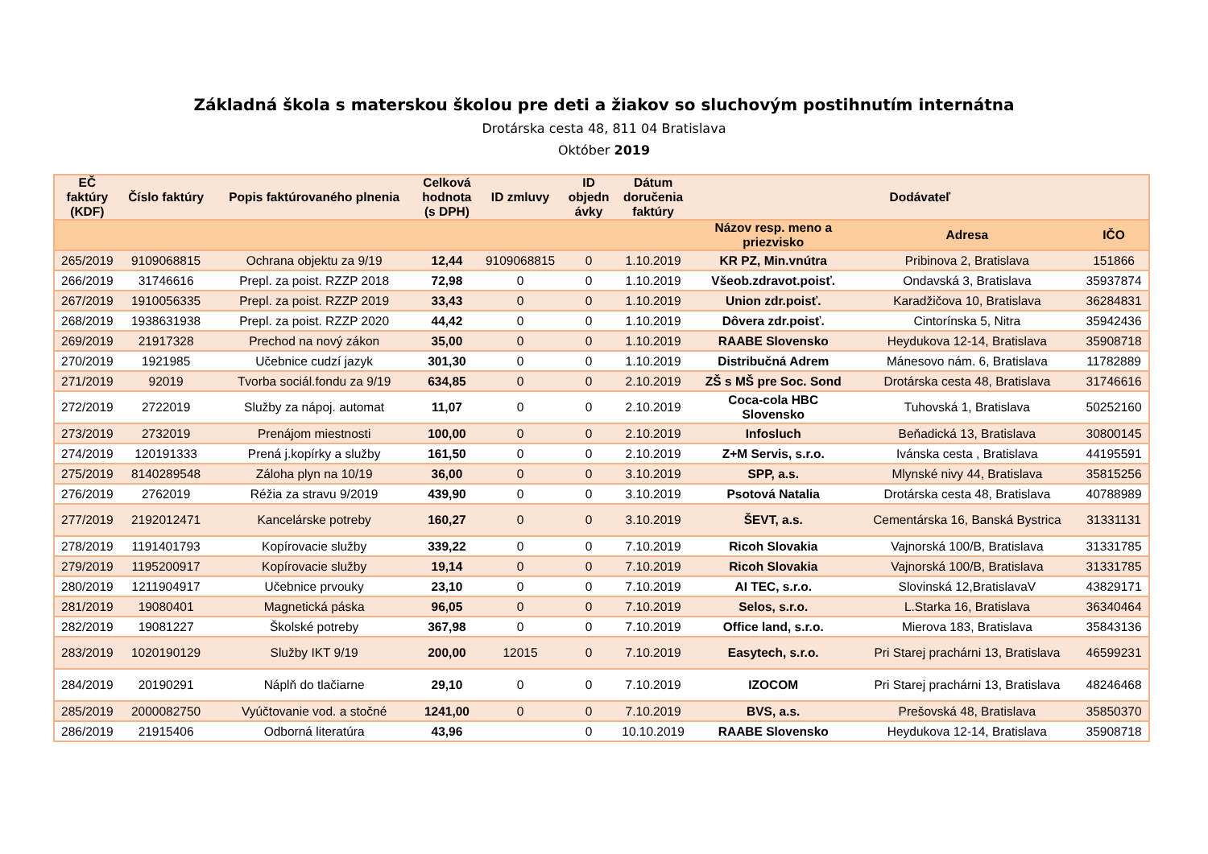Základná škola s materskou školou pre deti a žiakov so sluchovým postihnutím internátna
Drotárska cesta 48, 811 04 Bratislava
Október 2019
| EČ faktúry (KDF) | Číslo faktúry | Popis faktúrovaného plnenia | Celková hodnota (s DPH) | ID zmluvy | ID objedn ávky | Dátum doručenia faktúry | Dodávateľ | | |
| --- | --- | --- | --- | --- | --- | --- | --- | --- | --- |
| | | | | | | | Názov resp. meno a priezvisko | Adresa | IČO |
| 265/2019 | 9109068815 | Ochrana objektu za 9/19 | 12,44 | 9109068815 | 0 | 1.10.2019 | KR PZ, Min.vnútra | Pribinova 2, Bratislava | 151866 |
| 266/2019 | 31746616 | Prepl. za poist. RZZP 2018 | 72,98 | 0 | 0 | 1.10.2019 | Všeob.zdravot.poisť. | Ondavská 3, Bratislava | 35937874 |
| 267/2019 | 1910056335 | Prepl. za poist. RZZP 2019 | 33,43 | 0 | 0 | 1.10.2019 | Union zdr.poisť. | Karadžičova 10, Bratislava | 36284831 |
| 268/2019 | 1938631938 | Prepl. za poist. RZZP 2020 | 44,42 | 0 | 0 | 1.10.2019 | Dôvera zdr.poisť. | Cintorínska 5, Nitra | 35942436 |
| 269/2019 | 21917328 | Prechod na nový zákon | 35,00 | 0 | 0 | 1.10.2019 | RAABE Slovensko | Heydukova 12-14, Bratislava | 35908718 |
| 270/2019 | 1921985 | Učebnice cudzí jazyk | 301,30 | 0 | 0 | 1.10.2019 | Distribučná Adrem | Mánesovo nám. 6, Bratislava | 11782889 |
| 271/2019 | 92019 | Tvorba sociál.fondu za 9/19 | 634,85 | 0 | 0 | 2.10.2019 | ZŠ s MŠ pre Soc. Sond | Drotárska cesta 48, Bratislava | 31746616 |
| 272/2019 | 2722019 | Služby za nápoj. automat | 11,07 | 0 | 0 | 2.10.2019 | Coca-cola HBC Slovensko | Tuhovská 1, Bratislava | 50252160 |
| 273/2019 | 2732019 | Prenájom miestnosti | 100,00 | 0 | 0 | 2.10.2019 | Infosluch | Beňadická 13, Bratislava | 30800145 |
| 274/2019 | 120191333 | Prená j.kopírky a služby | 161,50 | 0 | 0 | 2.10.2019 | Z+M Servis, s.r.o. | Ivánska cesta , Bratislava | 44195591 |
| 275/2019 | 8140289548 | Záloha plyn na 10/19 | 36,00 | 0 | 0 | 3.10.2019 | SPP, a.s. | Mlynské nivy 44, Bratislava | 35815256 |
| 276/2019 | 2762019 | Réžia za stravu 9/2019 | 439,90 | 0 | 0 | 3.10.2019 | Psotová Natalia | Drotárska cesta 48, Bratislava | 40788989 |
| 277/2019 | 2192012471 | Kancelárske potreby | 160,27 | 0 | 0 | 3.10.2019 | ŠEVT, a.s. | Cementárska 16, Banská Bystrica | 31331131 |
| 278/2019 | 1191401793 | Kopírovacie služby | 339,22 | 0 | 0 | 7.10.2019 | Ricoh Slovakia | Vajnorská 100/B, Bratislava | 31331785 |
| 279/2019 | 1195200917 | Kopírovacie služby | 19,14 | 0 | 0 | 7.10.2019 | Ricoh Slovakia | Vajnorská 100/B, Bratislava | 31331785 |
| 280/2019 | 1211904917 | Učebnice prvouky | 23,10 | 0 | 0 | 7.10.2019 | AI TEC, s.r.o. | Slovinská 12,BratislavaV | 43829171 |
| 281/2019 | 19080401 | Magnetická páska | 96,05 | 0 | 0 | 7.10.2019 | Selos, s.r.o. | L.Starka 16, Bratislava | 36340464 |
| 282/2019 | 19081227 | Školské potreby | 367,98 | 0 | 0 | 7.10.2019 | Office land, s.r.o. | Mierova 183, Bratislava | 35843136 |
| 283/2019 | 1020190129 | Služby IKT 9/19 | 200,00 | 12015 | 0 | 7.10.2019 | Easytech, s.r.o. | Pri Starej prachárni 13, Bratislava | 46599231 |
| 284/2019 | 20190291 | Náplň do tlačiarne | 29,10 | 0 | 0 | 7.10.2019 | IZOCOM | Pri Starej prachárni 13, Bratislava | 48246468 |
| 285/2019 | 2000082750 | Vyúčtovanie vod. a stočné | 1241,00 | 0 | 0 | 7.10.2019 | BVS, a.s. | Prešovská 48, Bratislava | 35850370 |
| 286/2019 | 21915406 | Odborná literatúra | 43,96 | | 0 | 10.10.2019 | RAABE Slovensko | Heydukova 12-14, Bratislava | 35908718 |